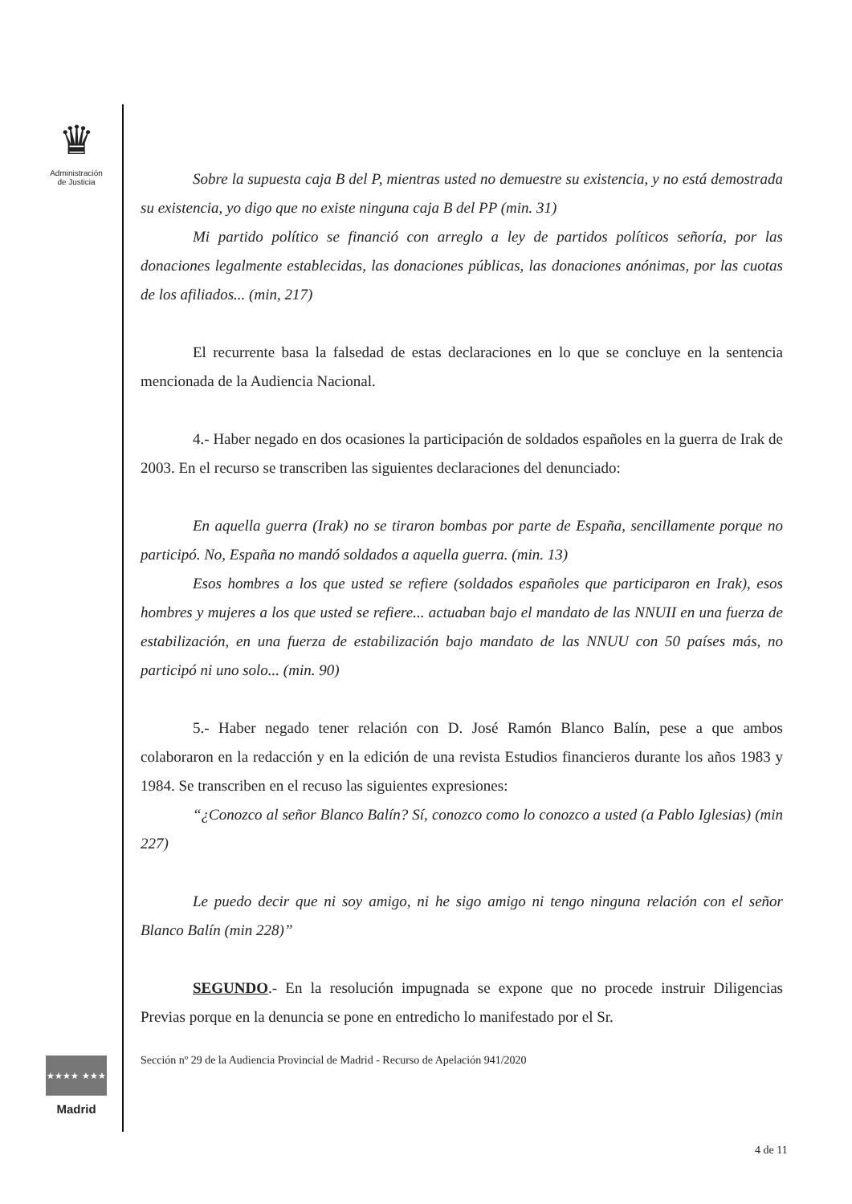♛
Administración
de Justicia
★★★★ ★★★
Madrid
Sobre la supuesta caja B del P, mientras usted no demuestre su existencia, y no está demostrada su existencia, yo digo que no existe ninguna caja B del PP (min. 31)
Mi partido político se financió con arreglo a ley de partidos políticos señoría, por las donaciones legalmente establecidas, las donaciones públicas, las donaciones anónimas, por las cuotas de los afiliados... (min, 217)
El recurrente basa la falsedad de estas declaraciones en lo que se concluye en la sentencia mencionada de la Audiencia Nacional.
4.- Haber negado en dos ocasiones la participación de soldados españoles en la guerra de Irak de 2003. En el recurso se transcriben las siguientes declaraciones del denunciado:
En aquella guerra (Irak) no se tiraron bombas por parte de España, sencillamente porque no participó. No, España no mandó soldados a aquella guerra. (min. 13)
Esos hombres a los que usted se refiere (soldados españoles que participaron en Irak), esos hombres y mujeres a los que usted se refiere... actuaban bajo el mandato de las NNUII en una fuerza de estabilización, en una fuerza de estabilización bajo mandato de las NNUU con 50 países más, no participó ni uno solo... (min. 90)
5.- Haber negado tener relación con D. José Ramón Blanco Balín, pese a que ambos colaboraron en la redacción y en la edición de una revista Estudios financieros durante los años 1983 y 1984. Se transcriben en el recuso las siguientes expresiones:
“¿Conozco al señor Blanco Balín? Sí, conozco como lo conozco a usted (a Pablo Iglesias) (min 227)
Le puedo decir que ni soy amigo, ni he sigo amigo ni tengo ninguna relación con el señor Blanco Balín (min 228)”
SEGUNDO.- En la resolución impugnada se expone que no procede instruir Diligencias Previas porque en la denuncia se pone en entredicho lo manifestado por el Sr.
Sección nº 29 de la Audiencia Provincial de Madrid - Recurso de Apelación 941/2020
4 de 11